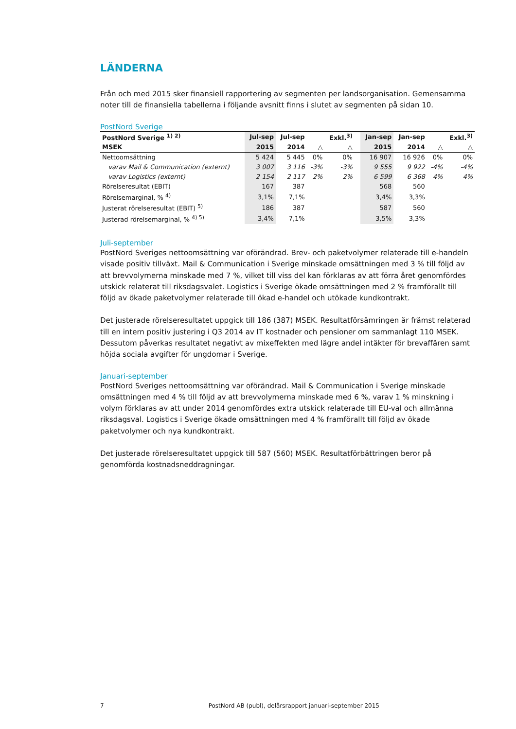LÄNDERNA
Från och med 2015 sker finansiell rapportering av segmenten per landsorganisation. Gemensamma noter till de finansiella tabellerna i följande avsnitt finns i slutet av segmenten på sidan 10.
PostNord Sverige
| PostNord Sverige <sup>1) 2)</sup> | Jul-sep | Jul-sep | | Exkl.<sup>3)</sup> | | Jan-sep | Jan-sep | | Exkl.<sup>3)</sup> |
| --- | --- | --- | --- | --- | --- | --- | --- | --- | --- |
| MSEK | 2015 | 2014 | △ | △ | | 2015 | 2014 | △ | △ |
| Nettoomsättning | 5 424 | 5 445 | 0% | 0% | | 16 907 | 16 926 | 0% | 0% |
| varav Mail & Communication (externt) | 3 007 | 3 116 | -3% | -3% | | 9 555 | 9 922 | -4% | -4% |
| varav Logistics (externt) | 2 154 | 2 117 | 2% | 2% | | 6 599 | 6 368 | 4% | 4% |
| Rörelseresultat (EBIT) | 167 | 387 | | | | 568 | 560 | | |
| Rörelsemarginal, % <sup>4)</sup> | 3,1% | 7,1% | | | | 3,4% | 3,3% | | |
| Justerat rörelseresultat (EBIT) <sup>5)</sup> | 186 | 387 | | | | 587 | 560 | | |
| Justerad rörelsemarginal, % <sup>4) 5)</sup> | 3,4% | 7,1% | | | | 3,5% | 3,3% | | |
Juli-september
PostNord Sveriges nettoomsättning var oförändrad. Brev- och paketvolymer relaterade till e-handeln visade positiv tillväxt. Mail & Communication i Sverige minskade omsättningen med 3 % till följd av att brevvolymerna minskade med 7 %, vilket till viss del kan förklaras av att förra året genomfördes utskick relaterat till riksdagsvalet. Logistics i Sverige ökade omsättningen med 2 % framförallt till följd av ökade paketvolymer relaterade till ökad e-handel och utökade kundkontrakt.
Det justerade rörelseresultatet uppgick till 186 (387) MSEK. Resultatförsämringen är främst relaterad till en intern positiv justering i Q3 2014 av IT kostnader och pensioner om sammanlagt 110 MSEK. Dessutom påverkas resultatet negativt av mixeffekten med lägre andel intäkter för brevaffären samt höjda sociala avgifter för ungdomar i Sverige.
Januari-september
PostNord Sveriges nettoomsättning var oförändrad. Mail & Communication i Sverige minskade omsättningen med 4 % till följd av att brevvolymerna minskade med 6 %, varav 1 % minskning i volym förklaras av att under 2014 genomfördes extra utskick relaterade till EU-val och allmänna riksdagsval. Logistics i Sverige ökade omsättningen med 4 % framförallt till följd av ökade paketvolymer och nya kundkontrakt.
Det justerade rörelseresultatet uppgick till 587 (560) MSEK. Resultatförbättringen beror på genomförda kostnadsneddragningar.
7 PostNord AB (publ), delårsrapport januari-september 2015